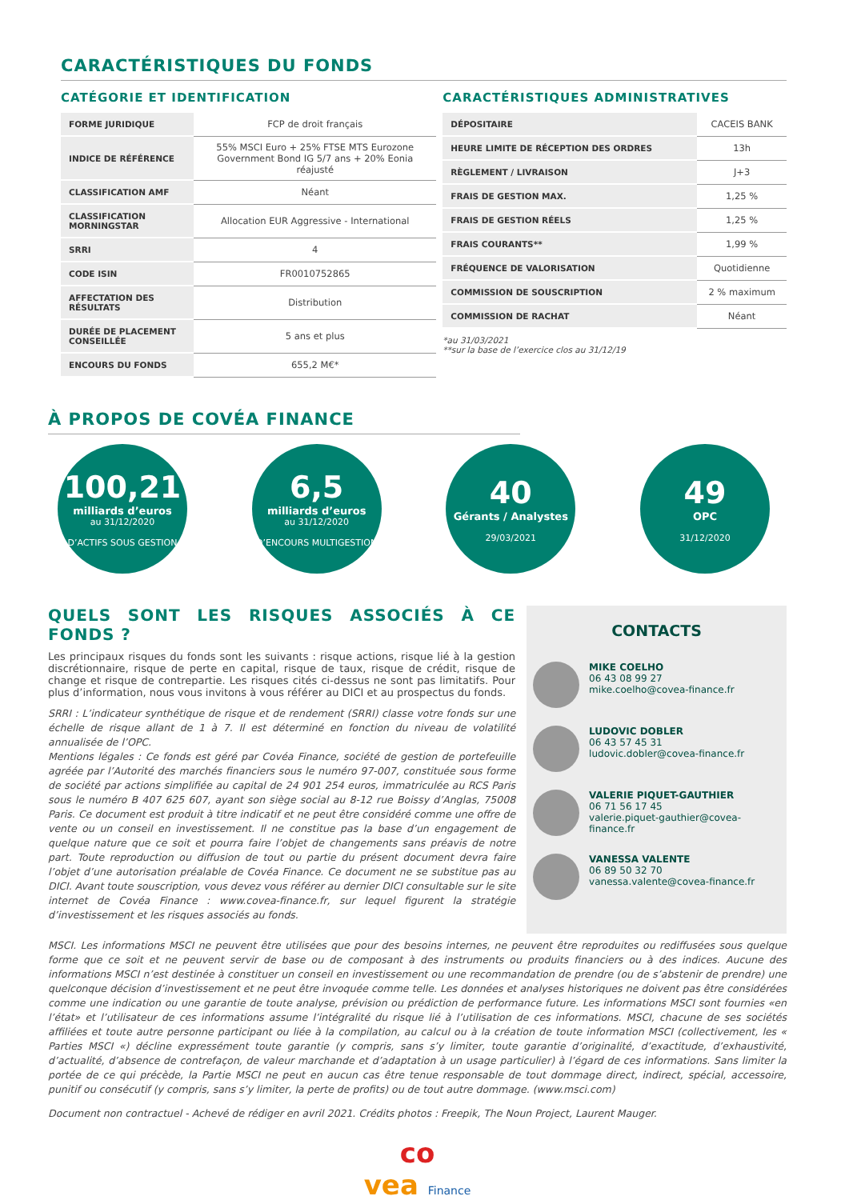CARACTÉRISTIQUES DU FONDS
CATÉGORIE ET IDENTIFICATION
| FORME JURIDIQUE | FCP de droit français |
| INDICE DE RÉFÉRENCE | 55% MSCI Euro + 25% FTSE MTS Eurozone Government Bond IG 5/7 ans + 20% Eonia réajusté |
| CLASSIFICATION AMF | Néant |
| CLASSIFICATION MORNINGSTAR | Allocation EUR Aggressive - International |
| SRRI | 4 |
| CODE ISIN | FR0010752865 |
| AFFECTATION DES RÉSULTATS | Distribution |
| DURÉE DE PLACEMENT CONSEILLÉE | 5 ans et plus |
| ENCOURS DU FONDS | 655,2 M€* |
CARACTÉRISTIQUES ADMINISTRATIVES
| DÉPOSITAIRE | CACEIS BANK |
| HEURE LIMITE DE RÉCEPTION DES ORDRES | 13h |
| RÈGLEMENT / LIVRAISON | J+3 |
| FRAIS DE GESTION MAX. | 1,25 % |
| FRAIS DE GESTION RÉELS | 1,25 % |
| FRAIS COURANTS** | 1,99 % |
| FRÉQUENCE DE VALORISATION | Quotidienne |
| COMMISSION DE SOUSCRIPTION | 2 % maximum |
| COMMISSION DE RACHAT | Néant |
*au 31/03/2021
**sur la base de l’exercice clos au 31/12/19
À PROPOS DE COVÉA FINANCE
100,21
milliards d’euros
au 31/12/2020
D’ACTIFS SOUS GESTION
6,5
milliards d’euros
au 31/12/2020
D’ENCOURS MULTIGESTION
40
Gérants / Analystes
29/03/2021
49
OPC
31/12/2020
QUELS SONT LES RISQUES ASSOCIÉS À CE FONDS ?
Les principaux risques du fonds sont les suivants : risque actions, risque lié à la gestion discrétionnaire, risque de perte en capital, risque de taux, risque de crédit, risque de change et risque de contrepartie. Les risques cités ci-dessus ne sont pas limitatifs. Pour plus d’information, nous vous invitons à vous référer au DICI et au prospectus du fonds.
SRRI : L’indicateur synthétique de risque et de rendement (SRRI) classe votre fonds sur une échelle de risque allant de 1 à 7. Il est déterminé en fonction du niveau de volatilité annualisée de l’OPC.
Mentions légales : Ce fonds est géré par Covéa Finance, société de gestion de portefeuille agréée par l’Autorité des marchés financiers sous le numéro 97-007, constituée sous forme de société par actions simplifiée au capital de 24 901 254 euros, immatriculée au RCS Paris sous le numéro B 407 625 607, ayant son siège social au 8-12 rue Boissy d’Anglas, 75008 Paris. Ce document est produit à titre indicatif et ne peut être considéré comme une offre de vente ou un conseil en investissement. Il ne constitue pas la base d’un engagement de quelque nature que ce soit et pourra faire l’objet de changements sans préavis de notre part. Toute reproduction ou diffusion de tout ou partie du présent document devra faire l’objet d’une autorisation préalable de Covéa Finance. Ce document ne se substitue pas au DICI. Avant toute souscription, vous devez vous référer au dernier DICI consultable sur le site internet de Covéa Finance : www.covea-finance.fr, sur lequel figurent la stratégie d’investissement et les risques associés au fonds.
CONTACTS
MIKE COELHO
06 43 08 99 27
mike.coelho@covea-finance.fr
LUDOVIC DOBLER
06 43 57 45 31
ludovic.dobler@covea-finance.fr
VALERIE PIQUET-GAUTHIER
06 71 56 17 45
valerie.piquet-gauthier@covea-finance.fr
VANESSA VALENTE
06 89 50 32 70
vanessa.valente@covea-finance.fr
MSCI. Les informations MSCI ne peuvent être utilisées que pour des besoins internes, ne peuvent être reproduites ou rediffusées sous quelque forme que ce soit et ne peuvent servir de base ou de composant à des instruments ou produits financiers ou à des indices. Aucune des informations MSCI n’est destinée à constituer un conseil en investissement ou une recommandation de prendre (ou de s’abstenir de prendre) une quelconque décision d’investissement et ne peut être invoquée comme telle. Les données et analyses historiques ne doivent pas être considérées comme une indication ou une garantie de toute analyse, prévision ou prédiction de performance future. Les informations MSCI sont fournies «en l’état» et l’utilisateur de ces informations assume l’intégralité du risque lié à l’utilisation de ces informations. MSCI, chacune de ses sociétés affiliées et toute autre personne participant ou liée à la compilation, au calcul ou à la création de toute information MSCI (collectivement, les « Parties MSCI «) décline expressément toute garantie (y compris, sans s’y limiter, toute garantie d’originalité, d’exactitude, d’exhaustivité, d’actualité, d’absence de contrefaçon, de valeur marchande et d’adaptation à un usage particulier) à l’égard de ces informations. Sans limiter la portée de ce qui précède, la Partie MSCI ne peut en aucun cas être tenue responsable de tout dommage direct, indirect, spécial, accessoire, punitif ou consécutif (y compris, sans s’y limiter, la perte de profits) ou de tout autre dommage. (www.msci.com)
Document non contractuel - Achevé de rédiger en avril 2021. Crédits photos : Freepik, The Noun Project, Laurent Mauger.
co
vea Finance